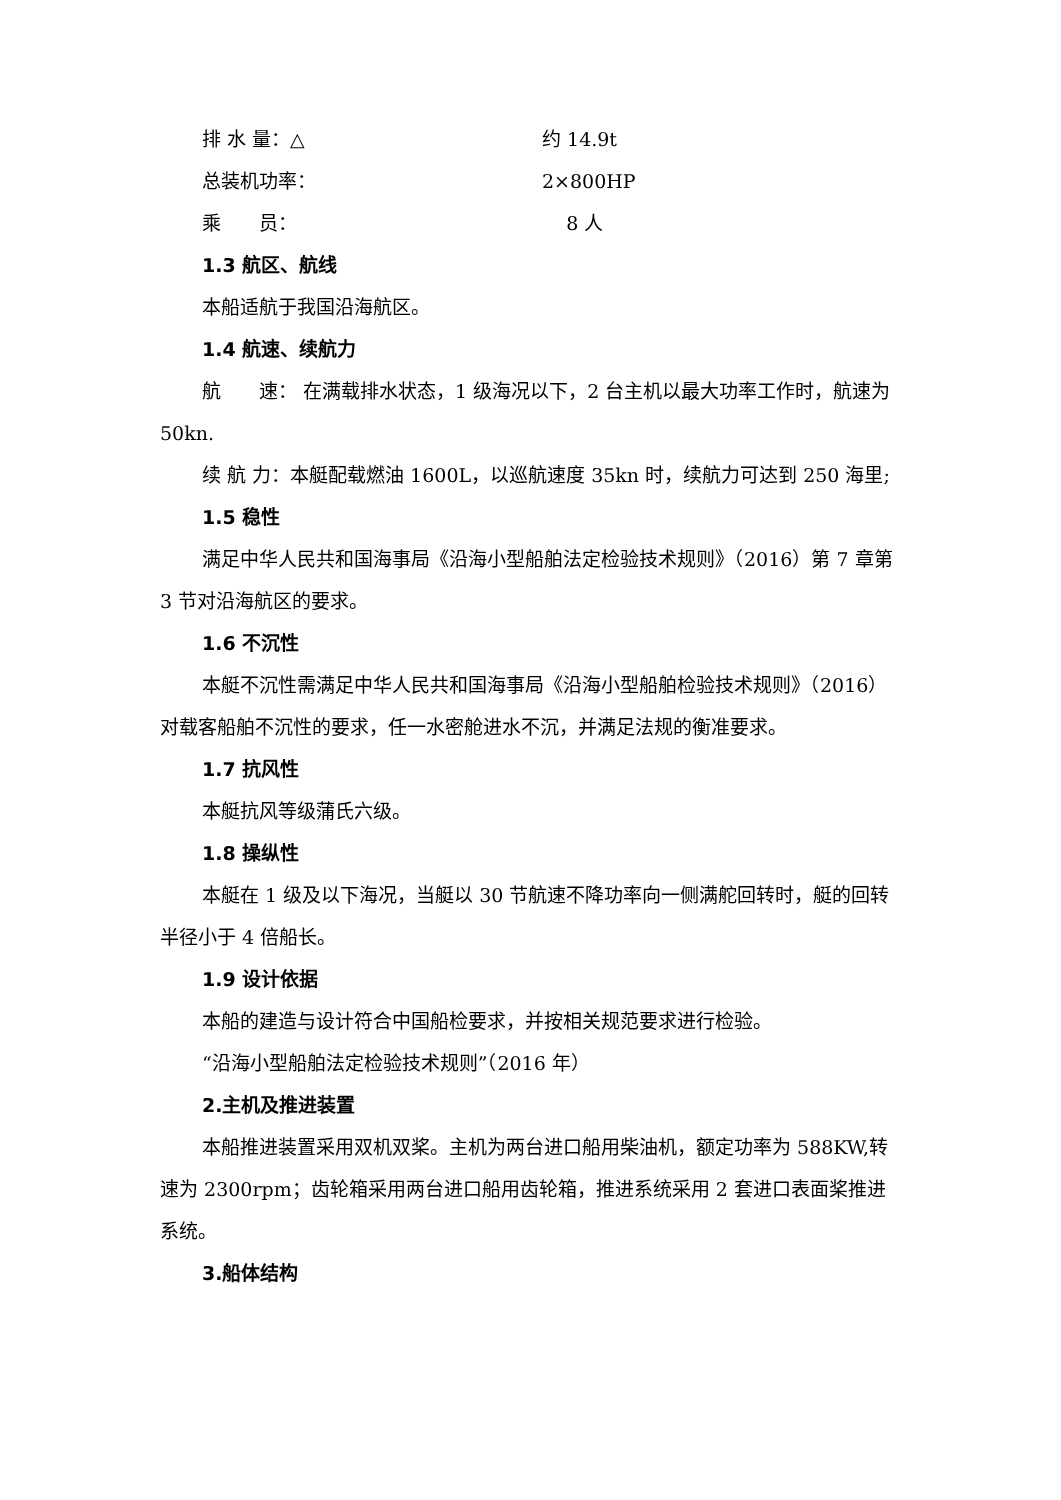排 水 量：△ 约 14.9t
总装机功率： 2×800HP
乘　　员： 8 人
1.3 航区、航线
本船适航于我国沿海航区。
1.4 航速、续航力
航　　速： 在满载排水状态，1 级海况以下，2 台主机以最大功率工作时，航速为 50kn.
续 航 力：本艇配载燃油 1600L，以巡航速度 35kn 时，续航力可达到 250 海里;
1.5 稳性
满足中华人民共和国海事局《沿海小型船舶法定检验技术规则》（2016）第 7 章第 3 节对沿海航区的要求。
1.6 不沉性
本艇不沉性需满足中华人民共和国海事局《沿海小型船舶检验技术规则》（2016）对载客船舶不沉性的要求，任一水密舱进水不沉，并满足法规的衡准要求。
1.7 抗风性
本艇抗风等级蒲氏六级。
1.8 操纵性
本艇在 1 级及以下海况，当艇以 30 节航速不降功率向一侧满舵回转时，艇的回转半径小于 4 倍船长。
1.9 设计依据
本船的建造与设计符合中国船检要求，并按相关规范要求进行检验。
“沿海小型船舶法定检验技术规则”（2016 年）
2.主机及推进装置
本船推进装置采用双机双桨。主机为两台进口船用柴油机，额定功率为 588KW,转速为 2300rpm；齿轮箱采用两台进口船用齿轮箱，推进系统采用 2 套进口表面桨推进系统。
3.船体结构